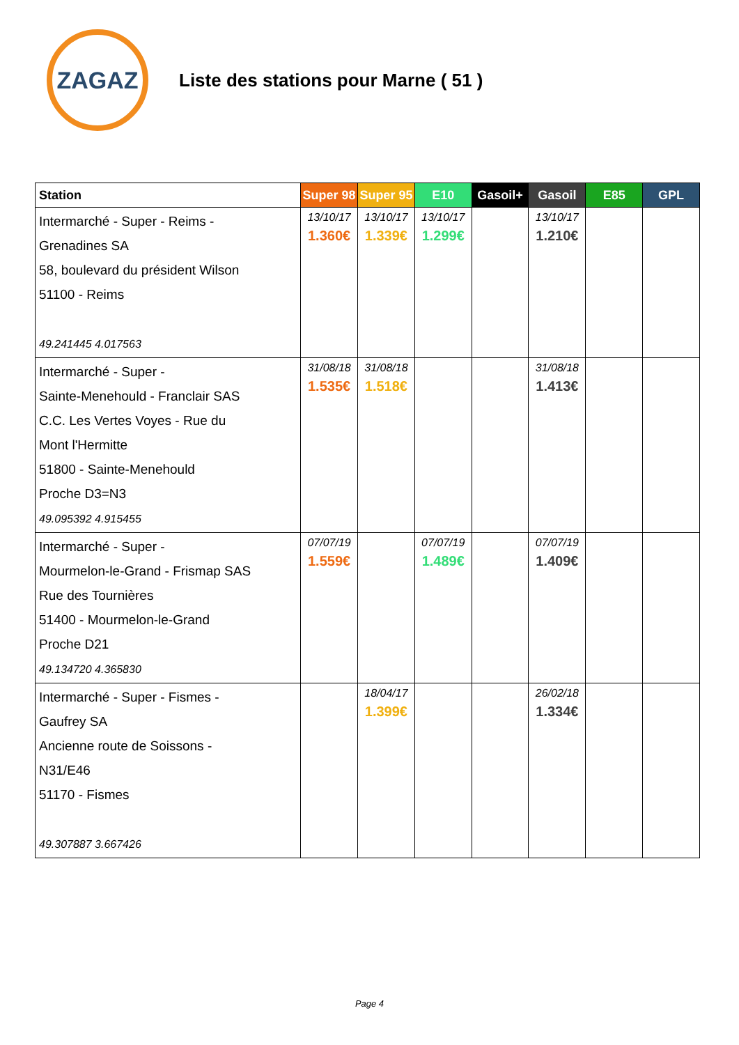ZAGAZ
Liste des stations pour Marne ( 51 )
| Station | Super 98 | Super 95 | E10 | Gasoil+ | Gasoil | E85 | GPL |
| --- | --- | --- | --- | --- | --- | --- | --- |
| Intermarché - Super - Reims - Grenadines SA 58, boulevard du président Wilson 51100 - Reims 49.241445 4.017563 | 13/10/17 1.360€ | 13/10/17 1.339€ | 13/10/17 1.299€ | | 13/10/17 1.210€ | | |
| Intermarché - Super - Sainte-Menehould - Franclair SAS C.C. Les Vertes Voyes - Rue du Mont l'Hermitte 51800 - Sainte-Menehould Proche D3=N3 49.095392 4.915455 | 31/08/18 1.535€ | 31/08/18 1.518€ | | | 31/08/18 1.413€ | | |
| Intermarché - Super - Mourmelon-le-Grand - Frismap SAS Rue des Tournières 51400 - Mourmelon-le-Grand Proche D21 49.134720 4.365830 | 07/07/19 1.559€ | | 07/07/19 1.489€ | | 07/07/19 1.409€ | | |
| Intermarché - Super - Fismes - Gaufrey SA Ancienne route de Soissons - N31/E46 51170 - Fismes 49.307887 3.667426 | | 18/04/17 1.399€ | | | 26/02/18 1.334€ | | |
Page 4